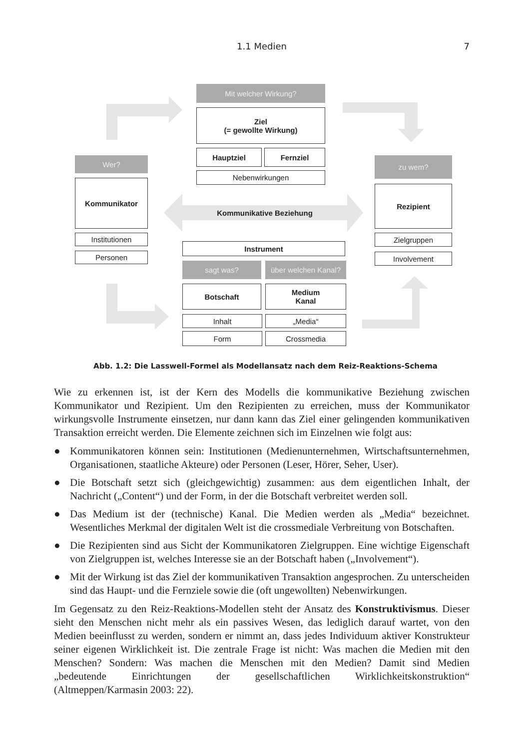1.1 Medien
7
Mit welcher Wirkung?
Ziel
(= gewollte Wirkung)
Hauptziel Fernziel
Nebenwirkungen
Wer?
Kommunikator
Institutionen
Personen
zu wem?
Rezipient
Zielgruppen
Involvement
Kommunikative Beziehung
Instrument
sagt was?
über welchen Kanal?
Botschaft
Medium
Kanal
Inhalt „Media“
Form Crossmedia
Abb. 1.2: Die Lasswell-Formel als Modellansatz nach dem Reiz-Reaktions-Schema
Wie zu erkennen ist, ist der Kern des Modells die kommunikative Beziehung zwischen Kommunikator und Rezipient. Um den Rezipienten zu erreichen, muss der Kommunikator wirkungsvolle Instrumente einsetzen, nur dann kann das Ziel einer gelingenden kommunikativen Transaktion erreicht werden. Die Elemente zeichnen sich im Einzelnen wie folgt aus:
● Kommunikatoren können sein: Institutionen (Medienunternehmen, Wirtschaftsunternehmen, Organisationen, staatliche Akteure) oder Personen (Leser, Hörer, Seher, User).
● Die Botschaft setzt sich (gleichgewichtig) zusammen: aus dem eigentlichen Inhalt, der Nachricht („Content“) und der Form, in der die Botschaft verbreitet werden soll.
● Das Medium ist der (technische) Kanal. Die Medien werden als „Media“ bezeichnet. Wesentliches Merkmal der digitalen Welt ist die crossmediale Verbreitung von Botschaften.
● Die Rezipienten sind aus Sicht der Kommunikatoren Zielgruppen. Eine wichtige Eigenschaft von Zielgruppen ist, welches Interesse sie an der Botschaft haben („Involvement“).
● Mit der Wirkung ist das Ziel der kommunikativen Transaktion angesprochen. Zu unterscheiden sind das Haupt- und die Fernziele sowie die (oft ungewollten) Nebenwirkungen.
Im Gegensatz zu den Reiz-Reaktions-Modellen steht der Ansatz des Konstruktivismus. Dieser sieht den Menschen nicht mehr als ein passives Wesen, das lediglich darauf wartet, von den Medien beeinflusst zu werden, sondern er nimmt an, dass jedes Individuum aktiver Konstrukteur seiner eigenen Wirklichkeit ist. Die zentrale Frage ist nicht: Was machen die Medien mit den Menschen? Sondern: Was machen die Menschen mit den Medien? Damit sind Medien „bedeutende Einrichtungen der gesellschaftlichen Wirklichkeitskonstruktion“ (Altmeppen/Karmasin 2003: 22).